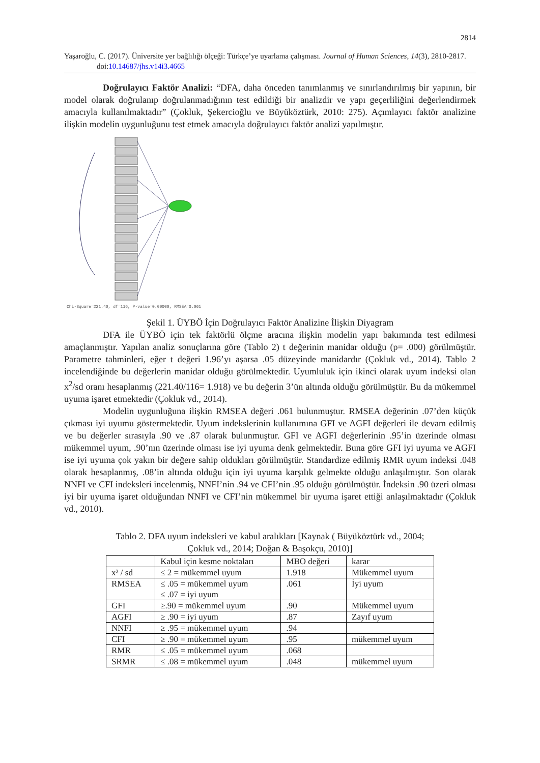2814
Yaşaroğlu, C. (2017). Üniversite yer bağlılığı ölçeği: Türkçe’ye uyarlama çalışması. Journal of Human Sciences, 14(3), 2810-2817. doi:10.14687/jhs.v14i3.4665
Doğrulayıcı Faktör Analizi: “DFA, daha önceden tanımlanmış ve sınırlandırılmış bir yapının, bir model olarak doğrulanıp doğrulanmadığının test edildiği bir analizdir ve yapı geçerliliğini değerlendirmek amacıyla kullanılmaktadır” (Çokluk, Şekercioğlu ve Büyüköztürk, 2010: 275). Açımlayıcı faktör analizine ilişkin modelin uygunluğunu test etmek amacıyla doğrulayıcı faktör analizi yapılmıştır.
Chi-Square=221.40, df=116, P-value=0.00000, RMSEA=0.061
Şekil 1. ÜYBÖ İçin Doğrulayıcı Faktör Analizine İlişkin Diyagram
DFA ile ÜYBÖ için tek faktörlü ölçme aracına ilişkin modelin yapı bakımında test edilmesi amaçlanmıştır. Yapılan analiz sonuçlarına göre (Tablo 2) t değerinin manidar olduğu (p= .000) görülmüştür. Parametre tahminleri, eğer t değeri 1.96’yı aşarsa .05 düzeyinde manidardır (Çokluk vd., 2014). Tablo 2 incelendiğinde bu değerlerin manidar olduğu görülmektedir. Uyumluluk için ikinci olarak uyum indeksi olan x<sup>2</sup>/sd oranı hesaplanmış (221.40/116= 1.918) ve bu değerin 3’ün altında olduğu görülmüştür. Bu da mükemmel uyuma işaret etmektedir (Çokluk vd., 2014).
Modelin uygunluğuna ilişkin RMSEA değeri .061 bulunmuştur. RMSEA değerinin .07’den küçük çıkması iyi uyumu göstermektedir. Uyum indekslerinin kullanımına GFI ve AGFI değerleri ile devam edilmiş ve bu değerler sırasıyla .90 ve .87 olarak bulunmuştur. GFI ve AGFI değerlerinin .95’in üzerinde olması mükemmel uyum, .90’nın üzerinde olması ise iyi uyuma denk gelmektedir. Buna göre GFI iyi uyuma ve AGFI ise iyi uyuma çok yakın bir değere sahip oldukları görülmüştür. Standardize edilmiş RMR uyum indeksi .048 olarak hesaplanmış, .08’in altında olduğu için iyi uyuma karşılık gelmekte olduğu anlaşılmıştır. Son olarak NNFI ve CFI indeksleri incelenmiş, NNFI’nin .94 ve CFI’nin .95 olduğu görülmüştür. İndeksin .90 üzeri olması iyi bir uyuma işaret olduğundan NNFI ve CFI’nin mükemmel bir uyuma işaret ettiği anlaşılmaktadır (Çokluk vd., 2010).
Tablo 2. DFA uyum indeksleri ve kabul aralıkları [Kaynak ( Büyüköztürk vd., 2004;
Çokluk vd., 2014; Doğan & Başokçu, 2010)]
| | Kabul için kesme noktaları | MBO değeri | karar |
| x² / sd | ≤ 2 = mükemmel uyum | 1.918 | Mükemmel uyum |
| RMSEA | ≤ .05 = mükemmel uyum ≤ .07 = iyi uyum | .061 | İyi uyum |
| GFI | ≥.90 = mükemmel uyum | .90 | Mükemmel uyum |
| AGFI | ≥ .90 = iyi uyum | .87 | Zayıf uyum |
| NNFI | ≥ .95 = mükemmel uyum | .94 | |
| CFI | ≥ .90 = mükemmel uyum | .95 | mükemmel uyum |
| RMR | ≤ .05 = mükemmel uyum | .068 | |
| SRMR | ≤ .08 = mükemmel uyum | .048 | mükemmel uyum |